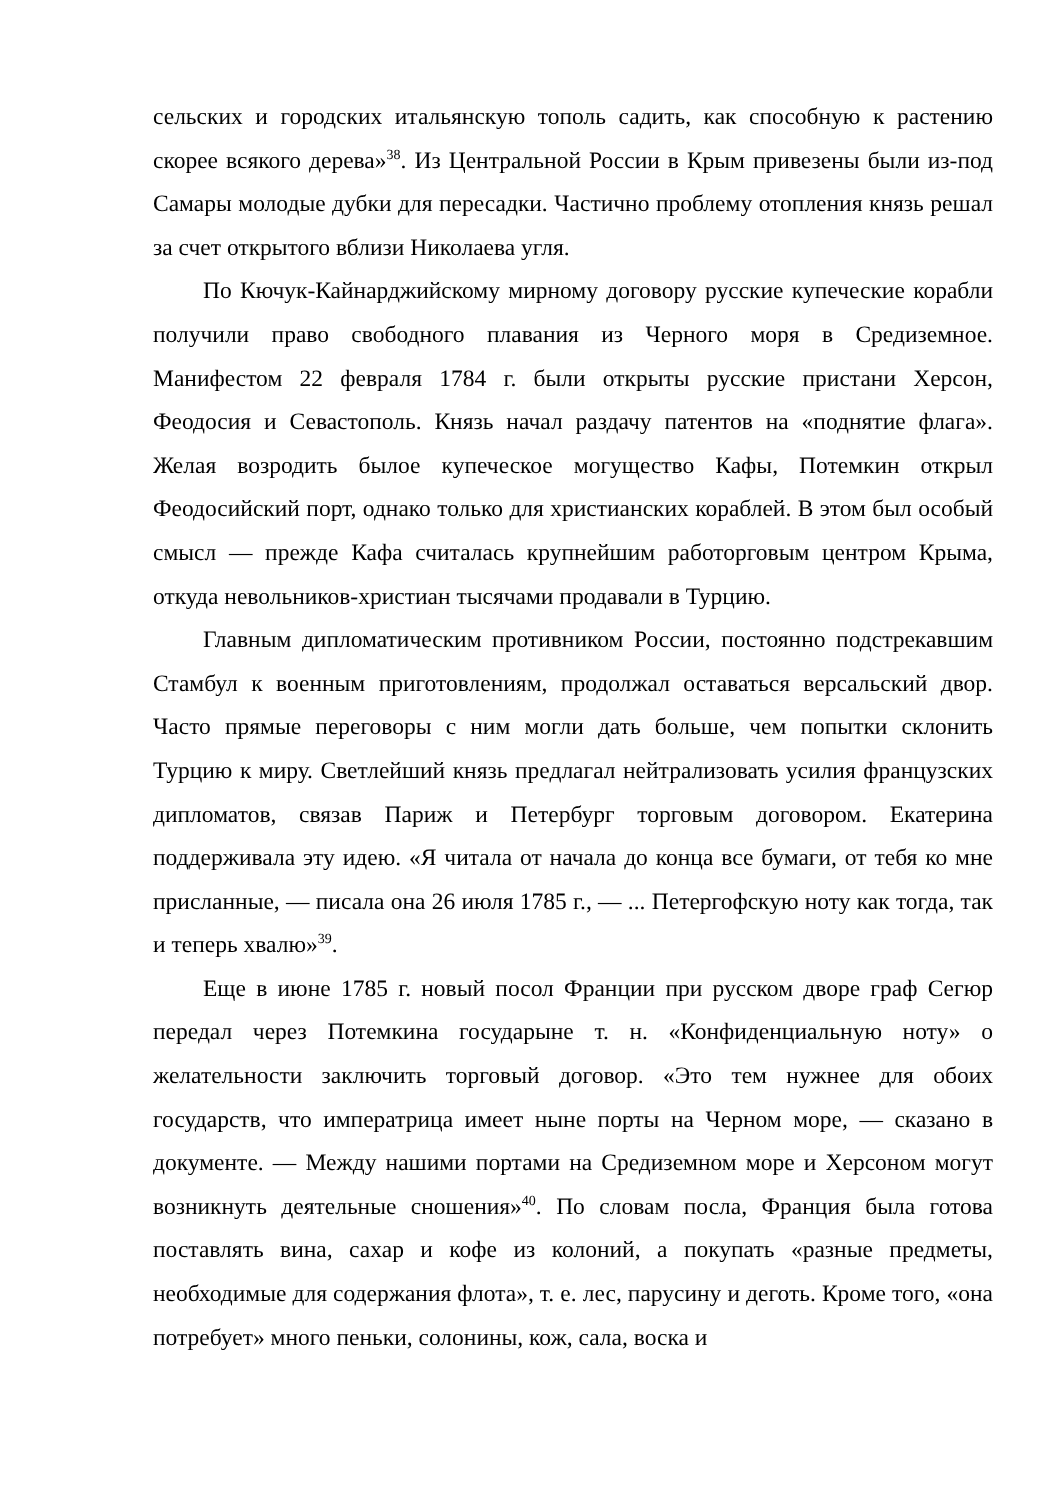сельских и городских итальянскую тополь садить, как способную к растению скорее всякого дерева»<sup>38</sup>. Из Центральной России в Крым привезены были из-под Самары молодые дубки для пересадки. Частично проблему отопления князь решал за счет открытого вблизи Николаева угля.
По Кючук-Кайнарджийскому мирному договору русские купеческие корабли получили право свободного плавания из Черного моря в Средиземное. Манифестом 22 февраля 1784 г. были открыты русские пристани Херсон, Феодосия и Севастополь. Князь начал раздачу патентов на «поднятие флага». Желая возродить былое купеческое могущество Кафы, Потемкин открыл Феодосийский порт, однако только для христианских кораблей. В этом был особый смысл — прежде Кафа считалась крупнейшим работорговым центром Крыма, откуда невольников-христиан тысячами продавали в Турцию.
Главным дипломатическим противником России, постоянно подстрекавшим Стамбул к военным приготовлениям, продолжал оставаться версальский двор. Часто прямые переговоры с ним могли дать больше, чем попытки склонить Турцию к миру. Светлейший князь предлагал нейтрализовать усилия французских дипломатов, связав Париж и Петербург торговым договором. Екатерина поддерживала эту идею. «Я читала от начала до конца все бумаги, от тебя ко мне присланные, — писала она 26 июля 1785 г., — ... Петергофскую ноту как тогда, так и теперь хвалю»<sup>39</sup>.
Еще в июне 1785 г. новый посол Франции при русском дворе граф Сегюр передал через Потемкина государыне т. н. «Конфиденциальную ноту» о желательности заключить торговый договор. «Это тем нужнее для обоих государств, что императрица имеет ныне порты на Черном море, — сказано в документе. — Между нашими портами на Средиземном море и Херсоном могут возникнуть деятельные сношения»<sup>40</sup>. По словам посла, Франция была готова поставлять вина, сахар и кофе из колоний, а покупать «разные предметы, необходимые для содержания флота», т. е. лес, парусину и деготь. Кроме того, «она потребует» много пеньки, солонины, кож, сала, воска и